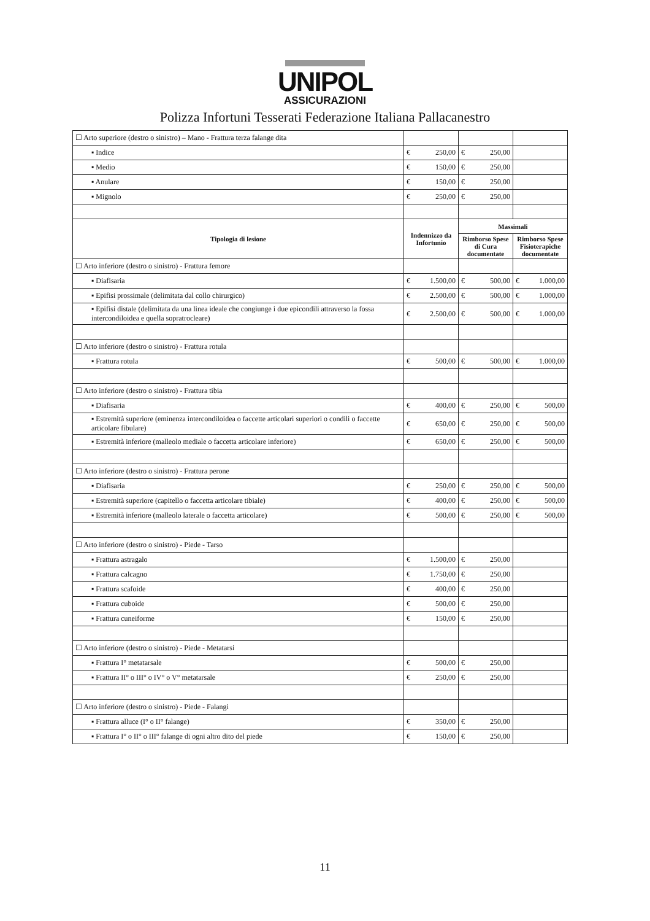UNIPOL
ASSICURAZIONI
Polizza Infortuni Tesserati Federazione Italiana Pallacanestro
| ☐ Arto superiore (destro o sinistro) – Mano - Frattura terza falange dita | | | |
| ▪ Indice | € 250,00 | € 250,00 | |
| ▪ Medio | € 150,00 | € 250,00 | |
| ▪ Anulare | € 150,00 | € 250,00 | |
| ▪ Mignolo | € 250,00 | € 250,00 | |
| Tipologia di lesione | Indennizzo da Infortunio | Massimali | |
| | | Rimborso Spese di Cura documentate | Rimborso Spese Fisioterapiche documentate |
| ☐ Arto inferiore (destro o sinistro) - Frattura femore | | | |
| ▪ Diafisaria | € 1.500,00 | € 500,00 | € 1.000,00 |
| ▪ Epifisi prossimale (delimitata dal collo chirurgico) | € 2.500,00 | € 500,00 | € 1.000,00 |
| ▪ Epifisi distale (delimitata da una linea ideale che congiunge i due epicondili attraverso la fossa intercondiloidea e quella sopratrocleare) | € 2.500,00 | € 500,00 | € 1.000,00 |
| ☐ Arto inferiore (destro o sinistro) - Frattura rotula | | | |
| ▪ Frattura rotula | € 500,00 | € 500,00 | € 1.000,00 |
| ☐ Arto inferiore (destro o sinistro) - Frattura tibia | | | |
| ▪ Diafisaria | € 400,00 | € 250,00 | € 500,00 |
| ▪ Estremità superiore (eminenza intercondiloidea o faccette articolari superiori o condili o faccette articolare fibulare) | € 650,00 | € 250,00 | € 500,00 |
| ▪ Estremità inferiore (malleolo mediale o faccetta articolare inferiore) | € 650,00 | € 250,00 | € 500,00 |
| ☐ Arto inferiore (destro o sinistro) - Frattura perone | | | |
| ▪ Diafisaria | € 250,00 | € 250,00 | € 500,00 |
| ▪ Estremità superiore (capitello o faccetta articolare tibiale) | € 400,00 | € 250,00 | € 500,00 |
| ▪ Estremità inferiore (malleolo laterale o faccetta articolare) | € 500,00 | € 250,00 | € 500,00 |
| ☐ Arto inferiore (destro o sinistro) - Piede - Tarso | | | |
| ▪ Frattura astragalo | € 1.500,00 | € 250,00 | |
| ▪ Frattura calcagno | € 1.750,00 | € 250,00 | |
| ▪ Frattura scafoide | € 400,00 | € 250,00 | |
| ▪ Frattura cuboide | € 500,00 | € 250,00 | |
| ▪ Frattura cuneiforme | € 150,00 | € 250,00 | |
| ☐ Arto inferiore (destro o sinistro) - Piede - Metatarsi | | | |
| ▪ Frattura I° metatarsale | € 500,00 | € 250,00 | |
| ▪ Frattura II° o III° o IV° o V° metatarsale | € 250,00 | € 250,00 | |
| ☐ Arto inferiore (destro o sinistro) - Piede - Falangi | | | |
| ▪ Frattura alluce (I° o II° falange) | € 350,00 | € 250,00 | |
| ▪ Frattura I° o II° o III° falange di ogni altro dito del piede | € 150,00 | € 250,00 | |
11